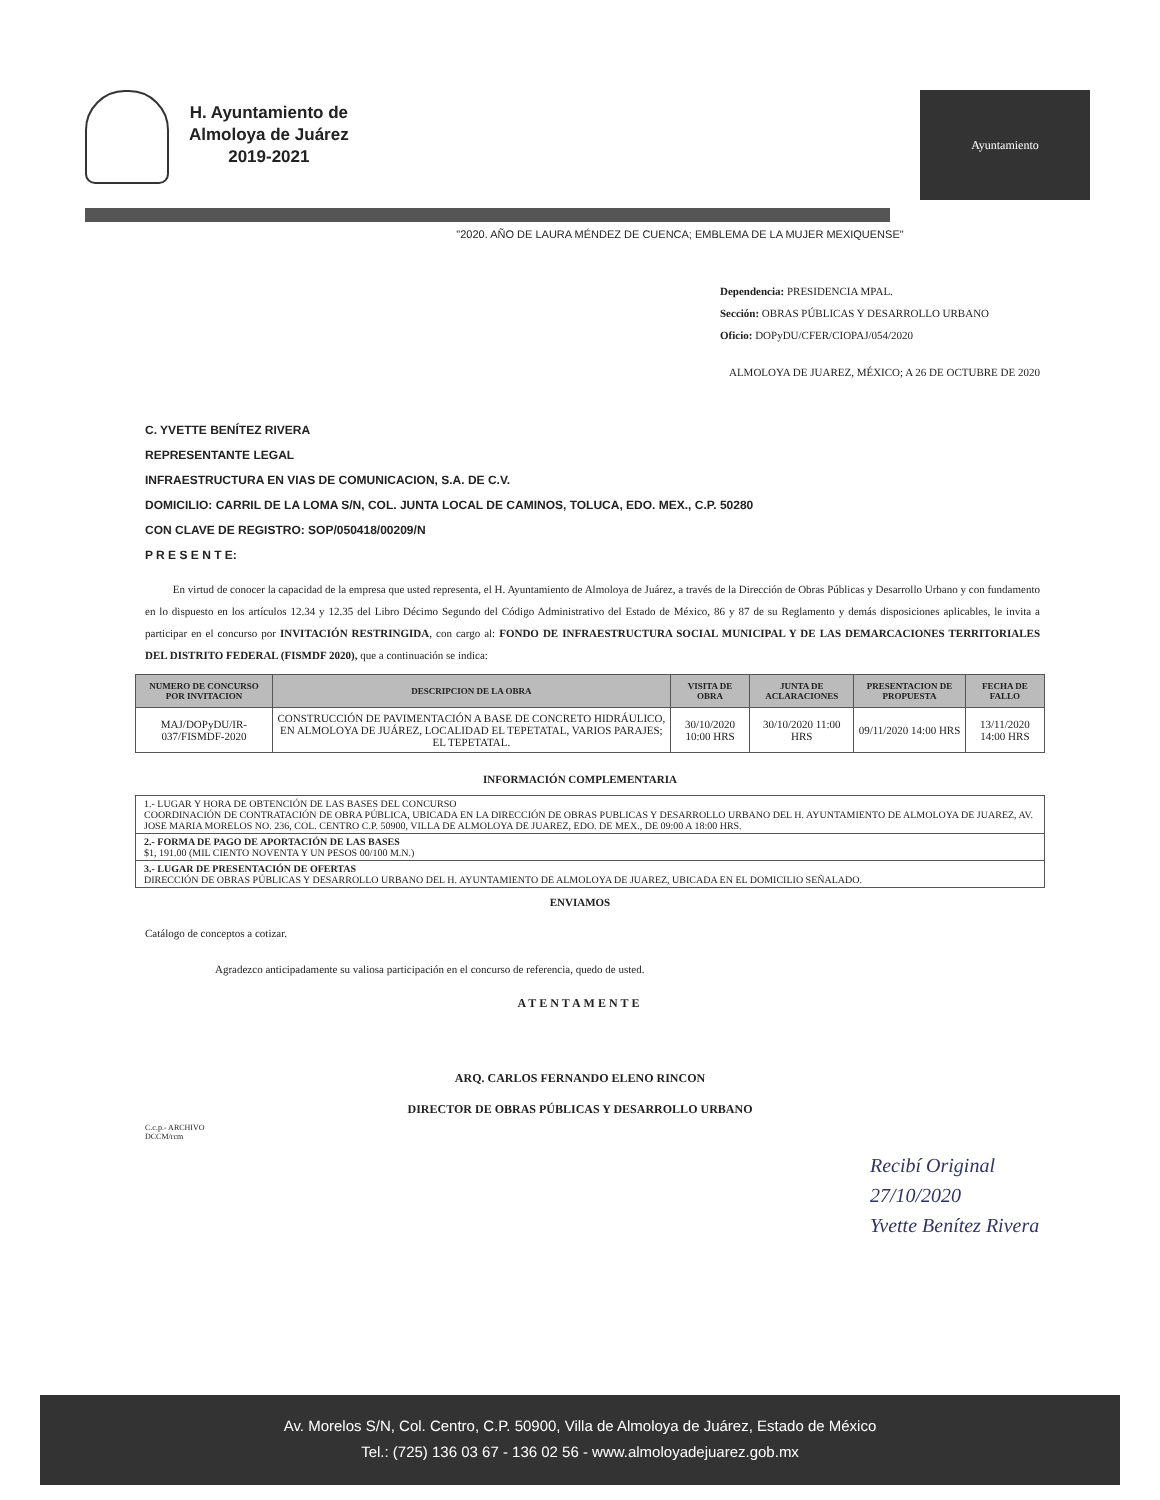H. Ayuntamiento de
Almoloya de Juárez
2019-2021
Ayuntamiento
"2020. AÑO DE LAURA MÉNDEZ DE CUENCA; EMBLEMA DE LA MUJER MEXIQUENSE"
Dependencia: PRESIDENCIA MPAL.
Sección: OBRAS PÚBLICAS Y DESARROLLO URBANO
Oficio: DOPyDU/CFER/CIOPAJ/054/2020
ALMOLOYA DE JUAREZ, MÉXICO; A 26 DE OCTUBRE DE 2020
C. YVETTE BENÍTEZ RIVERA
REPRESENTANTE LEGAL
INFRAESTRUCTURA EN VIAS DE COMUNICACION, S.A. DE C.V.
DOMICILIO: CARRIL DE LA LOMA S/N, COL. JUNTA LOCAL DE CAMINOS, TOLUCA, EDO. MEX., C.P. 50280
CON CLAVE DE REGISTRO: SOP/050418/00209/N
P R E S E N T E:
En virtud de conocer la capacidad de la empresa que usted representa, el H. Ayuntamiento de Almoloya de Juárez, a través de la Dirección de Obras Públicas y Desarrollo Urbano y con fundamento en lo dispuesto en los artículos 12.34 y 12.35 del Libro Décimo Segundo del Código Administrativo del Estado de México, 86 y 87 de su Reglamento y demás disposiciones aplicables, le invita a participar en el concurso por INVITACIÓN RESTRINGIDA, con cargo al: FONDO DE INFRAESTRUCTURA SOCIAL MUNICIPAL Y DE LAS DEMARCACIONES TERRITORIALES DEL DISTRITO FEDERAL (FISMDF 2020), que a continuación se indica:
| NUMERO DE CONCURSO POR INVITACION | DESCRIPCION DE LA OBRA | VISITA DE OBRA | JUNTA DE ACLARACIONES | PRESENTACION DE PROPUESTA | FECHA DE FALLO |
| --- | --- | --- | --- | --- | --- |
| MAJ/DOPyDU/IR-037/FISMDF-2020 | CONSTRUCCIÓN DE PAVIMENTACIÓN A BASE DE CONCRETO HIDRÁULICO, EN ALMOLOYA DE JUÁREZ, LOCALIDAD EL TEPETATAL, VARIOS PARAJES; EL TEPETATAL. | 30/10/2020 10:00 HRS | 30/10/2020 11:00 HRS | 09/11/2020 14:00 HRS | 13/11/2020 14:00 HRS |
INFORMACIÓN COMPLEMENTARIA
| 1.- LUGAR Y HORA DE OBTENCIÓN DE LAS BASES DEL CONCURSO COORDINACIÓN DE CONTRATACIÓN DE OBRA PÚBLICA, UBICADA EN LA DIRECCIÓN DE OBRAS PUBLICAS Y DESARROLLO URBANO DEL H. AYUNTAMIENTO DE ALMOLOYA DE JUAREZ, AV. JOSE MARIA MORELOS NO. 236, COL. CENTRO C.P. 50900, VILLA DE ALMOLOYA DE JUAREZ, EDO. DE MEX., DE 09:00 A 18:00 HRS. |
| 2.- FORMA DE PAGO DE APORTACIÓN DE LAS BASES $1, 191.00 (MIL CIENTO NOVENTA Y UN PESOS 00/100 M.N.) |
| 3.- LUGAR DE PRESENTACIÓN DE OFERTAS DIRECCIÓN DE OBRAS PÚBLICAS Y DESARROLLO URBANO DEL H. AYUNTAMIENTO DE ALMOLOYA DE JUAREZ, UBICADA EN EL DOMICILIO SEÑALADO. |
ENVIAMOS
Catálogo de conceptos a cotizar.
Agradezco anticipadamente su valiosa participación en el concurso de referencia, quedo de usted.
ATENTAMENTE
ARQ. CARLOS FERNANDO ELENO RINCON
DIRECTOR DE OBRAS PÚBLICAS Y DESARROLLO URBANO
C.c.p.- ARCHIVO
DCCM/rcm
Recibí Original
27/10/2020
Yvette Benítez Rivera
Av. Morelos S/N, Col. Centro, C.P. 50900, Villa de Almoloya de Juárez, Estado de México
Tel.: (725) 136 03 67 - 136 02 56 - www.almoloyadejuarez.gob.mx